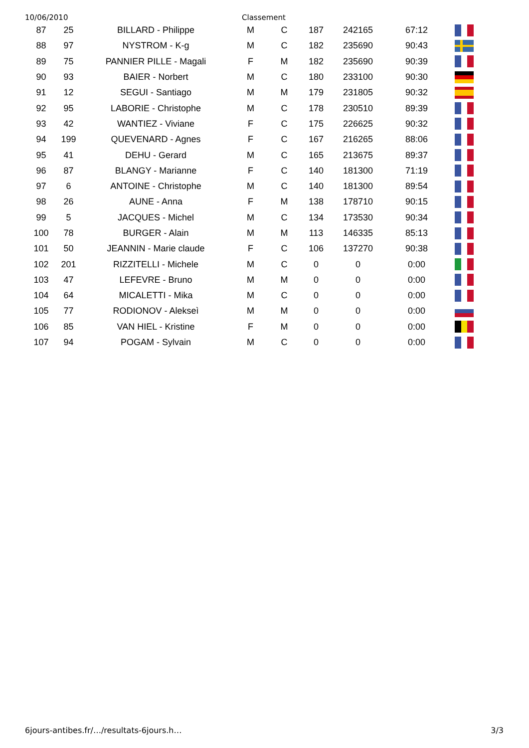10/06/2010 Classement
| 87 | 25 | BILLARD - Philippe | M | C | 187 | 242165 | 67:12 | |
| 88 | 97 | NYSTROM - K-g | M | C | 182 | 235690 | 90:43 | |
| 89 | 75 | PANNIER PILLE - Magali | F | M | 182 | 235690 | 90:39 | |
| 90 | 93 | BAIER - Norbert | M | C | 180 | 233100 | 90:30 | |
| 91 | 12 | SEGUI - Santiago | M | M | 179 | 231805 | 90:32 | |
| 92 | 95 | LABORIE - Christophe | M | C | 178 | 230510 | 89:39 | |
| 93 | 42 | WANTIEZ - Viviane | F | C | 175 | 226625 | 90:32 | |
| 94 | 199 | QUEVENARD - Agnes | F | C | 167 | 216265 | 88:06 | |
| 95 | 41 | DEHU - Gerard | M | C | 165 | 213675 | 89:37 | |
| 96 | 87 | BLANGY - Marianne | F | C | 140 | 181300 | 71:19 | |
| 97 | 6 | ANTOINE - Christophe | M | C | 140 | 181300 | 89:54 | |
| 98 | 26 | AUNE - Anna | F | M | 138 | 178710 | 90:15 | |
| 99 | 5 | JACQUES - Michel | M | C | 134 | 173530 | 90:34 | |
| 100 | 78 | BURGER - Alain | M | M | 113 | 146335 | 85:13 | |
| 101 | 50 | JEANNIN - Marie claude | F | C | 106 | 137270 | 90:38 | |
| 102 | 201 | RIZZITELLI - Michele | M | C | 0 | 0 | 0:00 | |
| 103 | 47 | LEFEVRE - Bruno | M | M | 0 | 0 | 0:00 | |
| 104 | 64 | MICALETTI - Mika | M | C | 0 | 0 | 0:00 | |
| 105 | 77 | RODIONOV - Alekseì | M | M | 0 | 0 | 0:00 | |
| 106 | 85 | VAN HIEL - Kristine | F | M | 0 | 0 | 0:00 | |
| 107 | 94 | POGAM - Sylvain | M | C | 0 | 0 | 0:00 | |
6jours-antibes.fr/…/resultats-6jours.h… 3/3